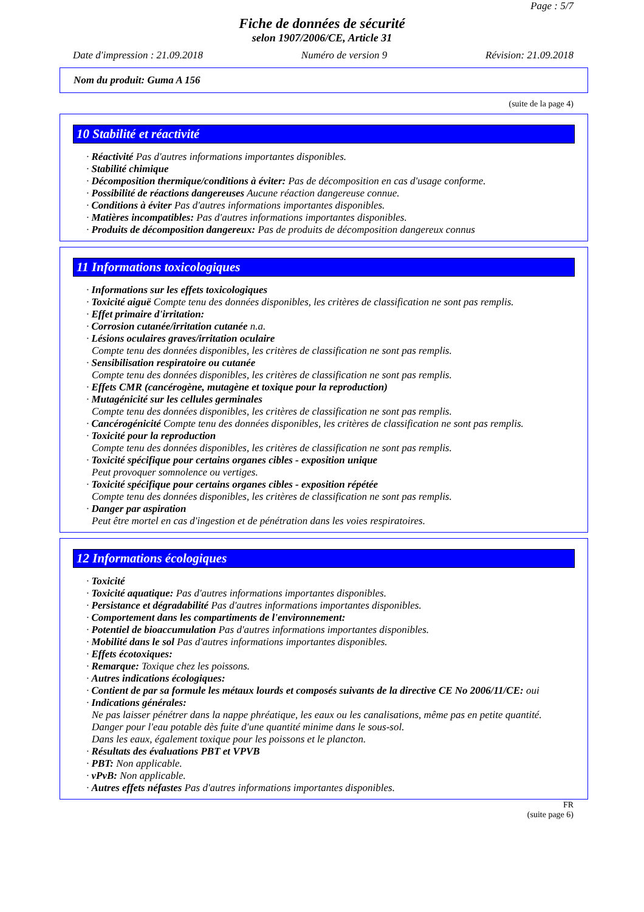Page : 5/7
Fiche de données de sécurité
selon 1907/2006/CE, Article 31
Date d'impression : 21.09.2018 Numéro de version 9 Révision: 21.09.2018
Nom du produit: Guma A 156
(suite de la page 4)
10 Stabilité et réactivité
· Réactivité Pas d'autres informations importantes disponibles.
· Stabilité chimique
· Décomposition thermique/conditions à éviter: Pas de décomposition en cas d'usage conforme.
· Possibilité de réactions dangereuses Aucune réaction dangereuse connue.
· Conditions à éviter Pas d'autres informations importantes disponibles.
· Matières incompatibles: Pas d'autres informations importantes disponibles.
· Produits de décomposition dangereux: Pas de produits de décomposition dangereux connus
11 Informations toxicologiques
· Informations sur les effets toxicologiques
· Toxicité aiguë Compte tenu des données disponibles, les critères de classification ne sont pas remplis.
· Effet primaire d'irritation:
· Corrosion cutanée/irritation cutanée n.a.
· Lésions oculaires graves/irritation oculaire
Compte tenu des données disponibles, les critères de classification ne sont pas remplis.
· Sensibilisation respiratoire ou cutanée
Compte tenu des données disponibles, les critères de classification ne sont pas remplis.
· Effets CMR (cancérogène, mutagène et toxique pour la reproduction)
· Mutagénicité sur les cellules germinales
Compte tenu des données disponibles, les critères de classification ne sont pas remplis.
· Cancérogénicité Compte tenu des données disponibles, les critères de classification ne sont pas remplis.
· Toxicité pour la reproduction
Compte tenu des données disponibles, les critères de classification ne sont pas remplis.
· Toxicité spécifique pour certains organes cibles - exposition unique
Peut provoquer somnolence ou vertiges.
· Toxicité spécifique pour certains organes cibles - exposition répétée
Compte tenu des données disponibles, les critères de classification ne sont pas remplis.
· Danger par aspiration
Peut être mortel en cas d'ingestion et de pénétration dans les voies respiratoires.
12 Informations écologiques
· Toxicité
· Toxicité aquatique: Pas d'autres informations importantes disponibles.
· Persistance et dégradabilité Pas d'autres informations importantes disponibles.
· Comportement dans les compartiments de l'environnement:
· Potentiel de bioaccumulation Pas d'autres informations importantes disponibles.
· Mobilité dans le sol Pas d'autres informations importantes disponibles.
· Effets écotoxiques:
· Remarque: Toxique chez les poissons.
· Autres indications écologiques:
· Contient de par sa formule les métaux lourds et composés suivants de la directive CE No 2006/11/CE: oui
· Indications générales:
Ne pas laisser pénétrer dans la nappe phréatique, les eaux ou les canalisations, même pas en petite quantité.
Danger pour l'eau potable dès fuite d'une quantité minime dans le sous-sol.
Dans les eaux, également toxique pour les poissons et le plancton.
· Résultats des évaluations PBT et VPVB
· PBT: Non applicable.
· vPvB: Non applicable.
· Autres effets néfastes Pas d'autres informations importantes disponibles.
FR
(suite page 6)